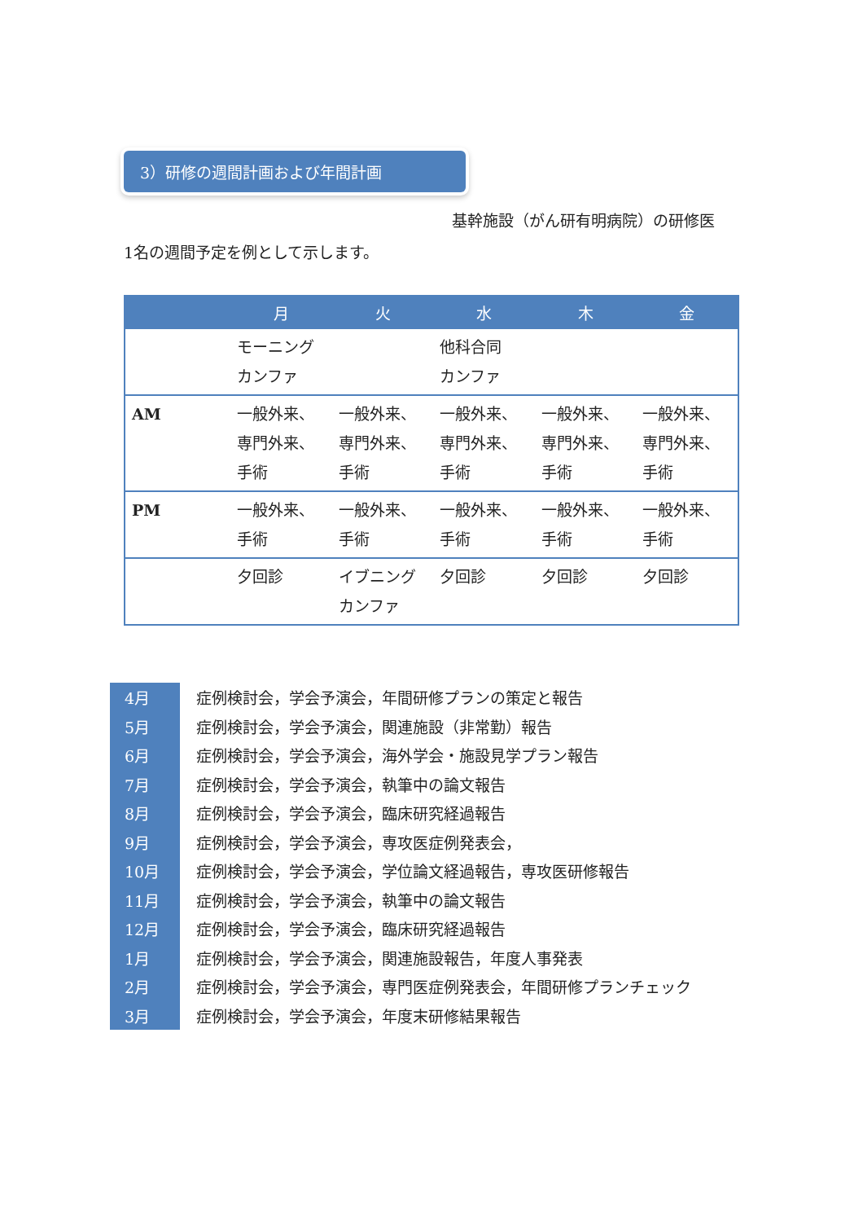3）研修の週間計画および年間計画
基幹施設（がん研有明病院）の研修医
1名の週間予定を例として示します。
| | 月 | 火 | 水 | 木 | 金 |
| --- | --- | --- | --- | --- | --- |
| | モーニングカンファ | | 他科合同 カンファ | | |
| AM | 一般外来、専門外来、手術 | 一般外来、専門外来、手術 | 一般外来、専門外来、手術 | 一般外来、専門外来、手術 | 一般外来、専門外来、手術 |
| PM | 一般外来、手術 | 一般外来、手術 | 一般外来、手術 | 一般外来、手術 | 一般外来、手術 |
| | 夕回診 | イブニングカンファ | 夕回診 | 夕回診 | 夕回診 |
| 4月 | 症例検討会，学会予演会，年間研修プランの策定と報告 |
| 5月 | 症例検討会，学会予演会，関連施設（非常勤）報告 |
| 6月 | 症例検討会，学会予演会，海外学会・施設見学プラン報告 |
| 7月 | 症例検討会，学会予演会，執筆中の論文報告 |
| 8月 | 症例検討会，学会予演会，臨床研究経過報告 |
| 9月 | 症例検討会，学会予演会，専攻医症例発表会， |
| 10月 | 症例検討会，学会予演会，学位論文経過報告，専攻医研修報告 |
| 11月 | 症例検討会，学会予演会，執筆中の論文報告 |
| 12月 | 症例検討会，学会予演会，臨床研究経過報告 |
| 1月 | 症例検討会，学会予演会，関連施設報告，年度人事発表 |
| 2月 | 症例検討会，学会予演会，専門医症例発表会，年間研修プランチェック |
| 3月 | 症例検討会，学会予演会，年度末研修結果報告 |